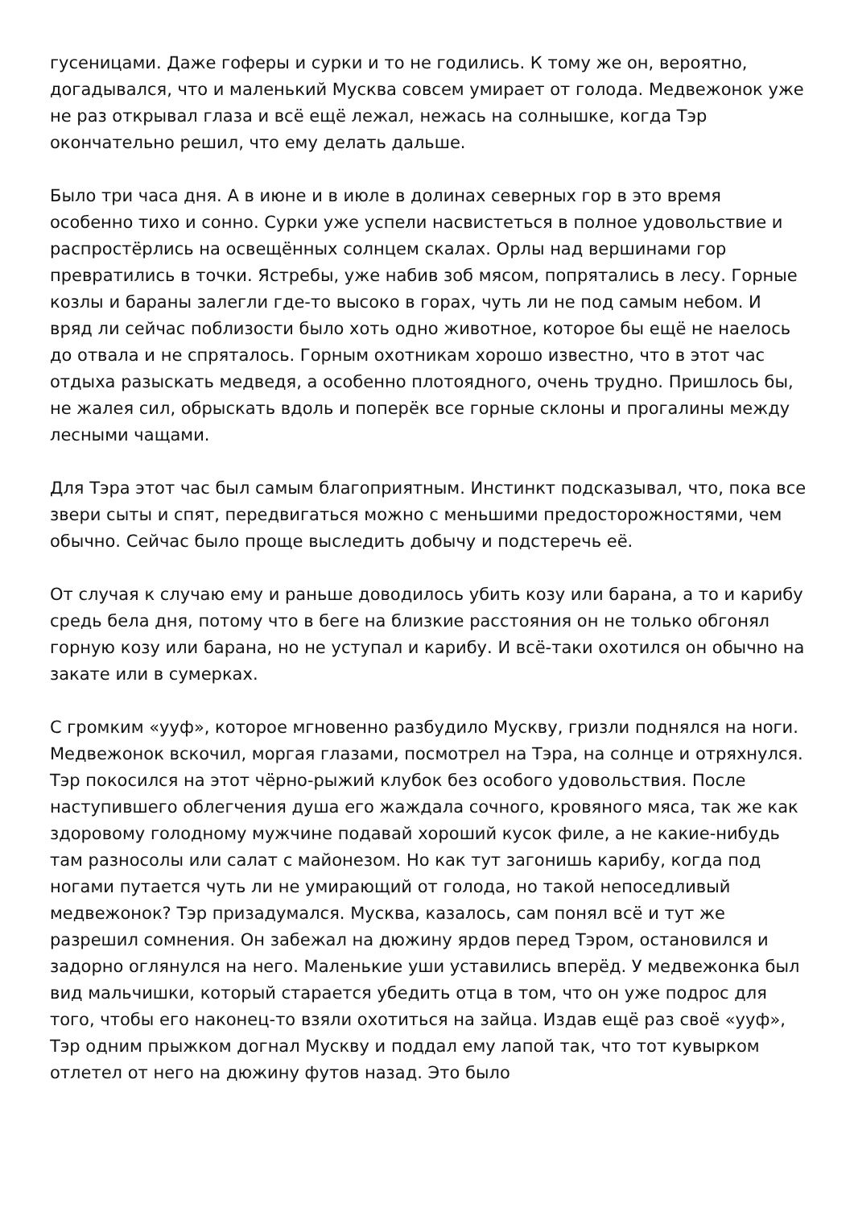гусеницами. Даже гоферы и сурки и то не годились. К тому же он, вероятно, догадывался, что и маленький Мусква совсем умирает от голода. Медвежонок уже не раз открывал глаза и всё ещё лежал, нежась на солнышке, когда Тэр окончательно решил, что ему делать дальше.
Было три часа дня. А в июне и в июле в долинах северных гор в это время особенно тихо и сонно. Сурки уже успели насвистеться в полное удовольствие и распростёрлись на освещённых солнцем скалах. Орлы над вершинами гор превратились в точки. Ястребы, уже набив зоб мясом, попрятались в лесу. Горные козлы и бараны залегли где-то высоко в горах, чуть ли не под самым небом. И вряд ли сейчас поблизости было хоть одно животное, которое бы ещё не наелось до отвала и не спряталось. Горным охотникам хорошо известно, что в этот час отдыха разыскать медведя, а особенно плотоядного, очень трудно. Пришлось бы, не жалея сил, обрыскать вдоль и поперёк все горные склоны и прогалины между лесными чащами.
Для Тэра этот час был самым благоприятным. Инстинкт подсказывал, что, пока все звери сыты и спят, передвигаться можно с меньшими предосторожностями, чем обычно. Сейчас было проще выследить добычу и подстеречь её.
От случая к случаю ему и раньше доводилось убить козу или барана, а то и карибу средь бела дня, потому что в беге на близкие расстояния он не только обгонял горную козу или барана, но не уступал и карибу. И всё-таки охотился он обычно на закате или в сумерках.
С громким «ууф», которое мгновенно разбудило Мускву, гризли поднялся на ноги. Медвежонок вскочил, моргая глазами, посмотрел на Тэра, на солнце и отряхнулся. Тэр покосился на этот чёрно-рыжий клубок без особого удовольствия. После наступившего облегчения душа его жаждала сочного, кровяного мяса, так же как здоровому голодному мужчине подавай хороший кусок филе, а не какие-нибудь там разносолы или салат с майонезом. Но как тут загонишь карибу, когда под ногами путается чуть ли не умирающий от голода, но такой непоседливый медвежонок? Тэр призадумался. Мусква, казалось, сам понял всё и тут же разрешил сомнения. Он забежал на дюжину ярдов перед Тэром, остановился и задорно оглянулся на него. Маленькие уши уставились вперёд. У медвежонка был вид мальчишки, который старается убедить отца в том, что он уже подрос для того, чтобы его наконец-то взяли охотиться на зайца. Издав ещё раз своё «ууф», Тэр одним прыжком догнал Мускву и поддал ему лапой так, что тот кувырком отлетел от него на дюжину футов назад. Это было